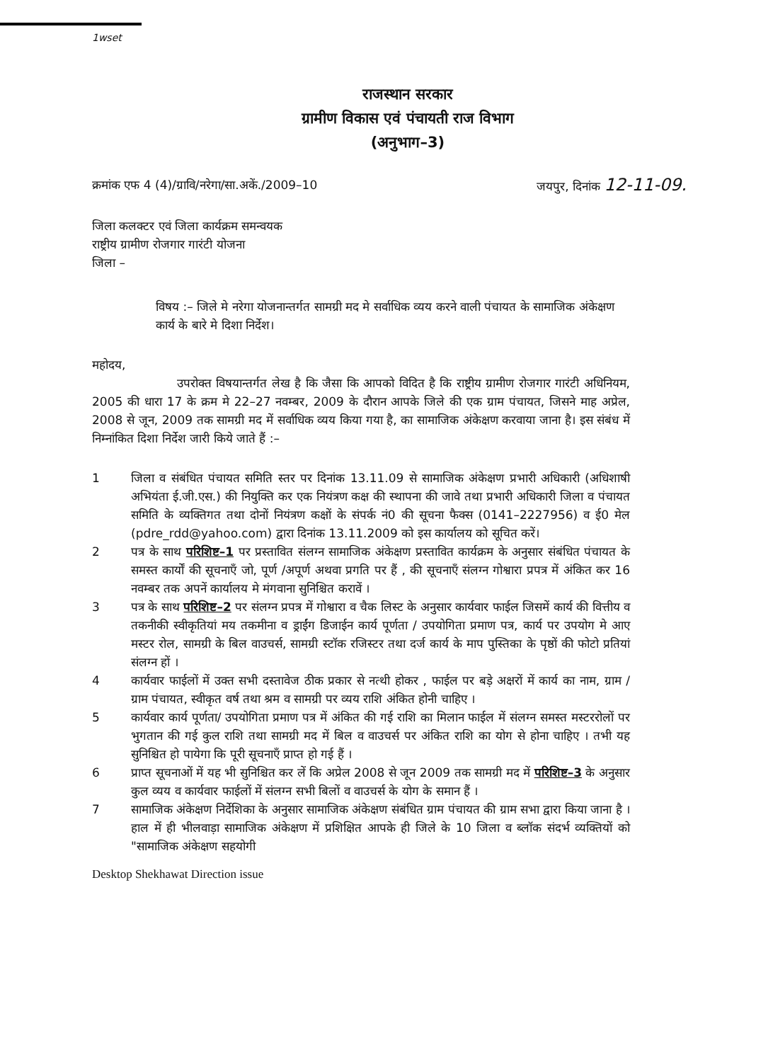1wset
राजस्थान सरकार
ग्रामीण विकास एवं पंचायती राज विभाग
(अनुभाग–3)
क्रमांक एफ 4 (4)/ग्रावि/नरेगा/सा.अकें./2009–10 जयपुर, दिनांक 12-11-09.
जिला कलक्टर एवं जिला कार्यक्रम समन्वयक
राष्ट्रीय ग्रामीण रोजगार गारंटी योजना
जिला –
विषय :– जिले मे नरेगा योजनान्तर्गत सामग्री मद मे सर्वाधिक व्यय करने वाली पंचायत के सामाजिक अंकेक्षण कार्य के बारे मे दिशा निर्देश।
महोदय,
उपरोक्त विषयान्तर्गत लेख है कि जैसा कि आपको विदित है कि राष्ट्रीय ग्रामीण रोजगार गारंटी अधिनियम, 2005 की धारा 17 के क्रम मे 22–27 नवम्बर, 2009 के दौरान आपके जिले की एक ग्राम पंचायत, जिसने माह अप्रेल, 2008 से जून, 2009 तक सामग्री मद में सर्वाधिक व्यय किया गया है, का सामाजिक अंकेक्षण करवाया जाना है। इस संबंध में निम्नांकित दिशा निर्देश जारी किये जाते हैं :–
1 जिला व संबंधित पंचायत समिति स्तर पर दिनांक 13.11.09 से सामाजिक अंकेक्षण प्रभारी अधिकारी (अधिशाषी अभियंता ई.जी.एस.) की नियुक्ति कर एक नियंत्रण कक्ष की स्थापना की जावे तथा प्रभारी अधिकारी जिला व पंचायत समिति के व्यक्तिगत तथा दोनों नियंत्रण कक्षों के संपर्क नं0 की सूचना फैक्स (0141–2227956) व ई0 मेल (pdre_rdd@yahoo.com) द्वारा दिनांक 13.11.2009 को इस कार्यालय को सूचित करें।
2 पत्र के साथ परिशिष्ट–1 पर प्रस्तावित संलग्न सामाजिक अंकेक्षण प्रस्तावित कार्यक्रम के अनुसार संबंधित पंचायत के समस्त कार्यों की सूचनाएँ जो, पूर्ण /अपूर्ण अथवा प्रगति पर हैं , की सूचनाएँ संलग्न गोश्वारा प्रपत्र में अंकित कर 16 नवम्बर तक अपनें कार्यालय मे मंगवाना सुनिश्चित करावें ।
3 पत्र के साथ परिशिष्ट–2 पर संलग्न प्रपत्र में गोश्वारा व चैक लिस्ट के अनुसार कार्यवार फाईल जिसमें कार्य की वित्तीय व तकनीकी स्वीकृतियां मय तकमीना व ड्राईंग डिजाईन कार्य पूर्णता / उपयोगिता प्रमाण पत्र, कार्य पर उपयोग मे आए मस्टर रोल, सामग्री के बिल वाउचर्स, सामग्री स्टॉक रजिस्टर तथा दर्ज कार्य के माप पुस्तिका के पृष्ठों की फोटो प्रतियां संलग्न हों ।
4 कार्यवार फाईलों में उक्त सभी दस्तावेज ठीक प्रकार से नत्थी होकर , फाईल पर बड़े अक्षरों में कार्य का नाम, ग्राम / ग्राम पंचायत, स्वीकृत वर्ष तथा श्रम व सामग्री पर व्यय राशि अंकित होनी चाहिए ।
5 कार्यवार कार्य पूर्णता/ उपयोगिता प्रमाण पत्र में अंकित की गई राशि का मिलान फाईल में संलग्न समस्त मस्टररोलों पर भुगतान की गई कुल राशि तथा सामग्री मद में बिल व वाउचर्स पर अंकित राशि का योग से होना चाहिए । तभी यह सुनिश्चित हो पायेगा कि पूरी सूचनाएँ प्राप्त हो गई हैं ।
6 प्राप्त सूचनाओं में यह भी सुनिश्चित कर लें कि अप्रेल 2008 से जून 2009 तक सामग्री मद में परिशिष्ट–3 के अनुसार कुल व्यय व कार्यवार फाईलों में संलग्न सभी बिलों व वाउचर्स के योग के समान हैं ।
7 सामाजिक अंकेक्षण निर्देशिका के अनुसार सामाजिक अंकेक्षण संबंधित ग्राम पंचायत की ग्राम सभा द्वारा किया जाना है । हाल में ही भीलवाड़ा सामाजिक अंकेक्षण में प्रशिक्षित आपके ही जिले के 10 जिला व ब्लॉक संदर्भ व्यक्तियों को "सामाजिक अंकेक्षण सहयोगी
Desktop Shekhawat Direction issue